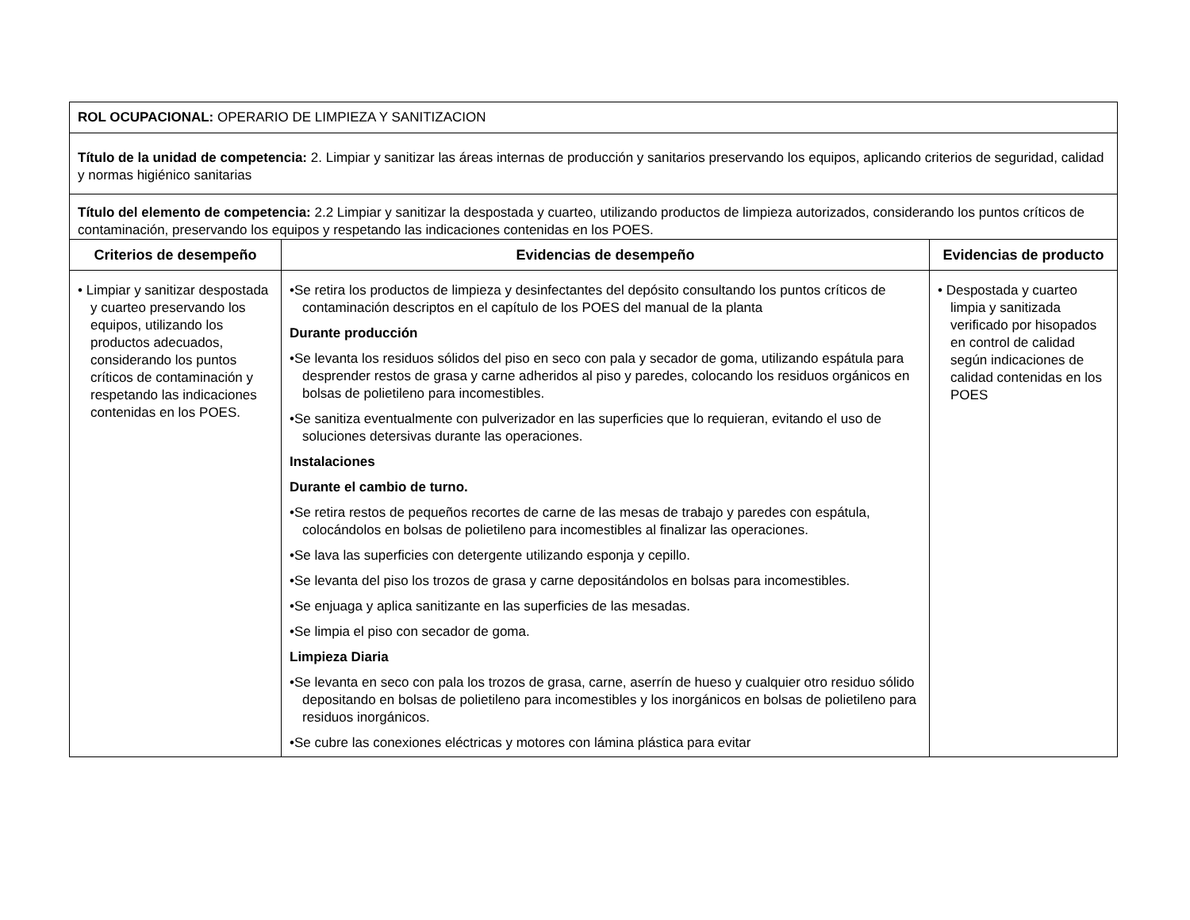| ROL OCUPACIONAL: OPERARIO DE LIMPIEZA Y SANITIZACION | | |
| Título de la unidad de competencia: 2. Limpiar y sanitizar las áreas internas de producción y sanitarios preservando los equipos, aplicando criterios de seguridad, calidad y normas higiénico sanitarias | | |
| Título del elemento de competencia: 2.2 Limpiar y sanitizar la despostada y cuarteo, utilizando productos de limpieza autorizados, considerando los puntos críticos de contaminación, preservando los equipos y respetando las indicaciones contenidas en los POES. | | |
| Criterios de desempeño | Evidencias de desempeño | Evidencias de producto |
| • Limpiar y sanitizar despostada y cuarteo preservando los equipos, utilizando los productos adecuados, considerando los puntos críticos de contaminación y respetando las indicaciones contenidas en los POES. | •Se retira los productos de limpieza y desinfectantes del depósito consultando los puntos críticos de contaminación descriptos en el capítulo de los POES del manual de la planta Durante producción •Se levanta los residuos sólidos del piso en seco con pala y secador de goma, utilizando espátula para desprender restos de grasa y carne adheridos al piso y paredes, colocando los residuos orgánicos en bolsas de polietileno para incomestibles. •Se sanitiza eventualmente con pulverizador en las superficies que lo requieran, evitando el uso de soluciones detersivas durante las operaciones. Instalaciones Durante el cambio de turno. •Se retira restos de pequeños recortes de carne de las mesas de trabajo y paredes con espátula, colocándolos en bolsas de polietileno para incomestibles al finalizar las operaciones. •Se lava las superficies con detergente utilizando esponja y cepillo. •Se levanta del piso los trozos de grasa y carne depositándolos en bolsas para incomestibles. •Se enjuaga y aplica sanitizante en las superficies de las mesadas. •Se limpia el piso con secador de goma. Limpieza Diaria •Se levanta en seco con pala los trozos de grasa, carne, aserrín de hueso y cualquier otro residuo sólido depositando en bolsas de polietileno para incomestibles y los inorgánicos en bolsas de polietileno para residuos inorgánicos. •Se cubre las conexiones eléctricas y motores con lámina plástica para evitar | • Despostada y cuarteo limpia y sanitizada verificado por hisopados en control de calidad según indicaciones de calidad contenidas en los POES |